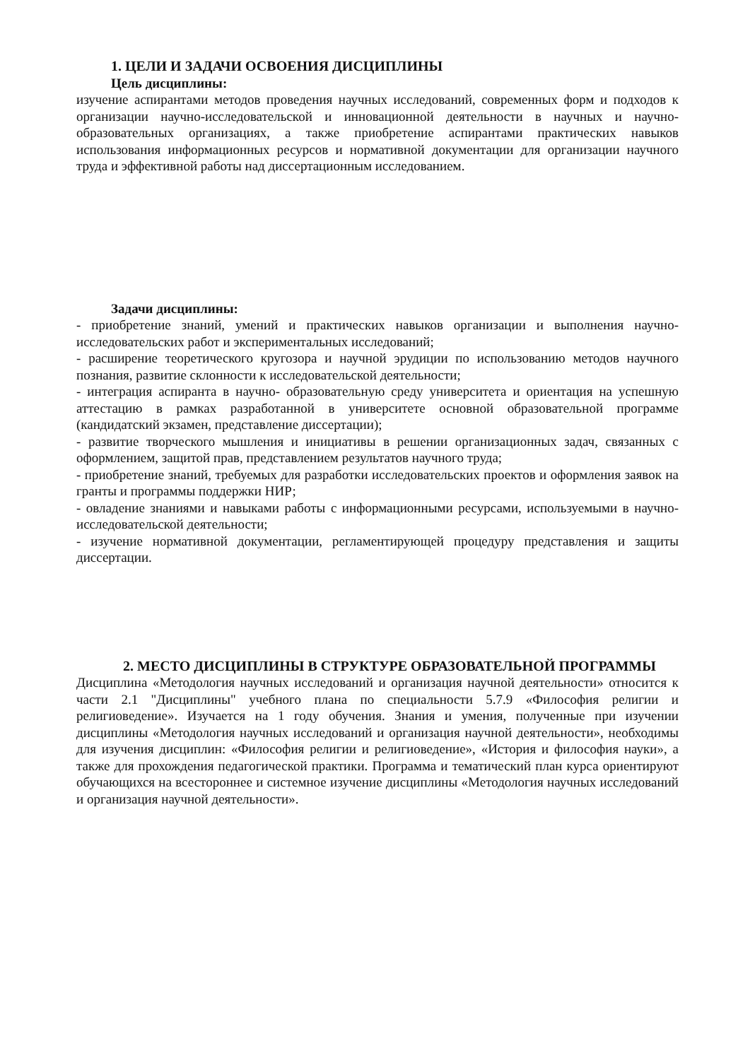1. ЦЕЛИ И ЗАДАЧИ ОСВОЕНИЯ ДИСЦИПЛИНЫ
Цель дисциплины:
изучение аспирантами методов проведения научных исследований, современных форм и подходов к организации научно-исследовательской и инновационной деятельности в научных и научно-образовательных организациях, а также приобретение аспирантами практических навыков использования информационных ресурсов и нормативной документации для организации научного труда и эффективной работы над диссертационным исследованием.
Задачи дисциплины:
- приобретение знаний, умений и практических навыков организации и выполнения научно-исследовательских работ и экспериментальных исследований;
- расширение теоретического кругозора и научной эрудиции по использованию методов научного познания, развитие склонности к исследовательской деятельности;
- интеграция аспиранта в научно- образовательную среду университета и ориентация на успешную аттестацию в рамках разработанной в университете основной образовательной программе (кандидатский экзамен, представление диссертации);
- развитие творческого мышления и инициативы в решении организационных задач, связанных с оформлением, защитой прав, представлением результатов научного труда;
- приобретение знаний, требуемых для разработки исследовательских проектов и оформления заявок на гранты и программы поддержки НИР;
- овладение знаниями и навыками работы с информационными ресурсами, используемыми в научно-исследовательской деятельности;
- изучение нормативной документации, регламентирующей процедуру представления и защиты диссертации.
2. МЕСТО ДИСЦИПЛИНЫ В СТРУКТУРЕ ОБРАЗОВАТЕЛЬНОЙ ПРОГРАММЫ
Дисциплина «Методология научных исследований и организация научной деятельности» относится к части 2.1 "Дисциплины" учебного плана по специальности 5.7.9 «Философия религии и религиоведение». Изучается на 1 году обучения. Знания и умения, полученные при изучении дисциплины «Методология научных исследований и организация научной деятельности», необходимы для изучения дисциплин: «Философия религии и религиоведение», «История и философия науки», а также для прохождения педагогической практики. Программа и тематический план курса ориентируют обучающихся на всестороннее и системное изучение дисциплины «Методология научных исследований и организация научной деятельности».